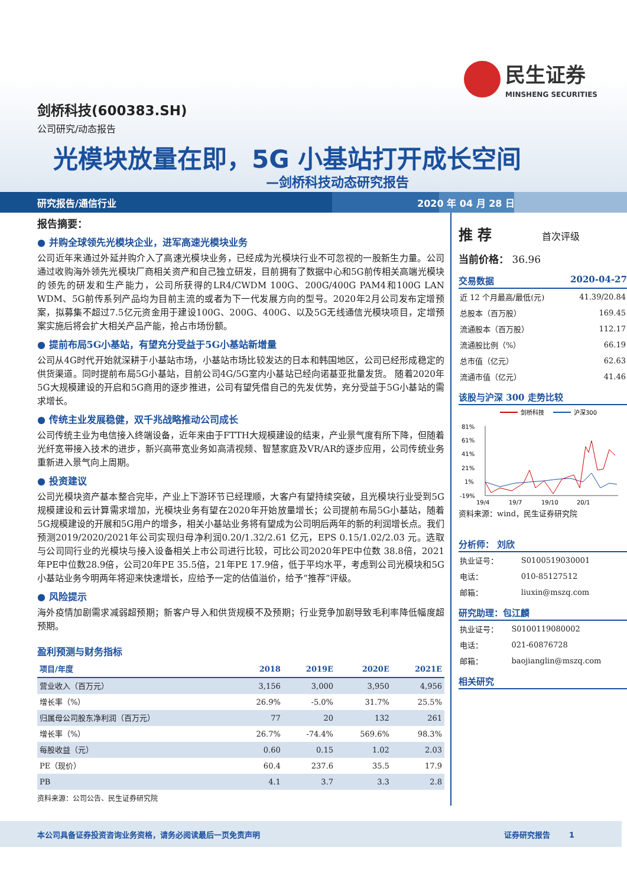民生证券
MINSHENG SECURITIES
剑桥科技(600383.SH)
公司研究/动态报告
光模块放量在即，5G 小基站打开成长空间
—剑桥科技动态研究报告
研究报告/通信行业 2020 年 04 月 28 日
报告摘要：
● 并购全球领先光模块企业，进军高速光模块业务
公司近年来通过外延并购介入了高速光模块业务，已经成为光模块行业不可忽视的一股新生力量。公司通过收购海外领先光模块厂商相关资产和自己独立研发，目前拥有了数据中心和5G前传相关高端光模块的领先的研发和生产能力，公司所获得的LR4/CWDM 100G、200G/400G PAM4和100G LAN WDM、5G前传系列产品均为目前主流的或者为下一代发展方向的型号。2020年2月公司发布定增预案，拟募集不超过7.5亿元资金用于建设100G、200G、400G、以及5G无线通信光模块项目，定增预案实施后将会扩大相关产品产能，抢占市场份额。
● 提前布局5G小基站，有望充分受益于5G小基站新增量
公司从4G时代开始就深耕于小基站市场，小基站市场比较发达的日本和韩国地区，公司已经形成稳定的供货渠道。同时提前布局5G小基站，目前公司4G/5G室内小基站已经向诺基亚批量发货。 随着2020年5G大规模建设的开启和5G商用的逐步推进，公司有望凭借自己的先发优势，充分受益于5G小基站的需求增长。
● 传统主业发展稳健，双千兆战略推动公司成长
公司传统主业为电信接入终端设备，近年来由于FTTH大规模建设的结束，产业景气度有所下降，但随着光纤宽带接入技术的进步，新兴高带宽业务如高清视频、智慧家庭及VR/AR的逐步应用，公司传统业务重新进入景气向上周期。
● 投资建议
公司光模块资产基本整合完毕，产业上下游环节已经理顺，大客户有望持续突破，且光模块行业受到5G规模建设和云计算需求增加，光模块业务有望在2020年开始放量增长；公司提前布局5G小基站，随着5G规模建设的开展和5G用户的增多，相关小基站业务将有望成为公司明后两年的新的利润增长点。我们预测2019/2020/2021年公司实现归母净利润0.20/1.32/2.61 亿元，EPS 0.15/1.02/2.03 元。选取与公司同行业的光模块与接入设备相关上市公司进行比较，可比公司2020年PE中位数 38.8倍，2021年PE中位数28.9倍，公司20年PE 35.5倍，21年PE 17.9倍，低于平均水平，考虑到公司光模块和5G小基站业务今明两年将迎来快速增长，应给予一定的估值溢价，给予“推荐”评级。
● 风险提示
海外疫情加剧需求减弱超预期；新客户导入和供货规模不及预期；行业竞争加剧导致毛利率降低幅度超预期。
盈利预测与财务指标
| 项目/年度 | 2018 | 2019E | 2020E | 2021E |
| --- | --- | --- | --- | --- |
| 营业收入（百万元） | 3,156 | 3,000 | 3,950 | 4,956 |
| 增长率（%） | 26.9% | -5.0% | 31.7% | 25.5% |
| 归属母公司股东净利润（百万元） | 77 | 20 | 132 | 261 |
| 增长率（%） | 26.7% | -74.4% | 569.6% | 98.3% |
| 每股收益（元） | 0.60 | 0.15 | 1.02 | 2.03 |
| PE（现价） | 60.4 | 237.6 | 35.5 | 17.9 |
| PB | 4.1 | 3.7 | 3.3 | 2.8 |
资料来源：公司公告、民生证券研究院
推 荐 首次评级
当前价格： 36.96
交易数据 2020-04-27
| 近 12 个月最高/最低(元) | 41.39/20.84 |
| 总股本（百万股） | 169.45 |
| 流通股本（百万股） | 112.17 |
| 流通股比例（%） | 66.19 |
| 总市值（亿元） | 62.63 |
| 流通市值（亿元） | 41.46 |
该股与沪深 300 走势比较
剑桥科技
沪深300
81%
61%
41%
21%
1%
-19%
19/4
19/7
19/10
20/1
资料来源：wind，民生证券研究院
分析师： 刘欣
| 执业证号： | S0100519030001 |
| 电话： | 010-85127512 |
| 邮箱： | liuxin@mszq.com |
研究助理：包江麟
| 执业证号： | S0100119080002 |
| 电话： | 021-60876728 |
| 邮箱： | baojianglin@mszq.com |
相关研究
本公司具备证券投资咨询业务资格，请务必阅读最后一页免责声明 证券研究报告 1